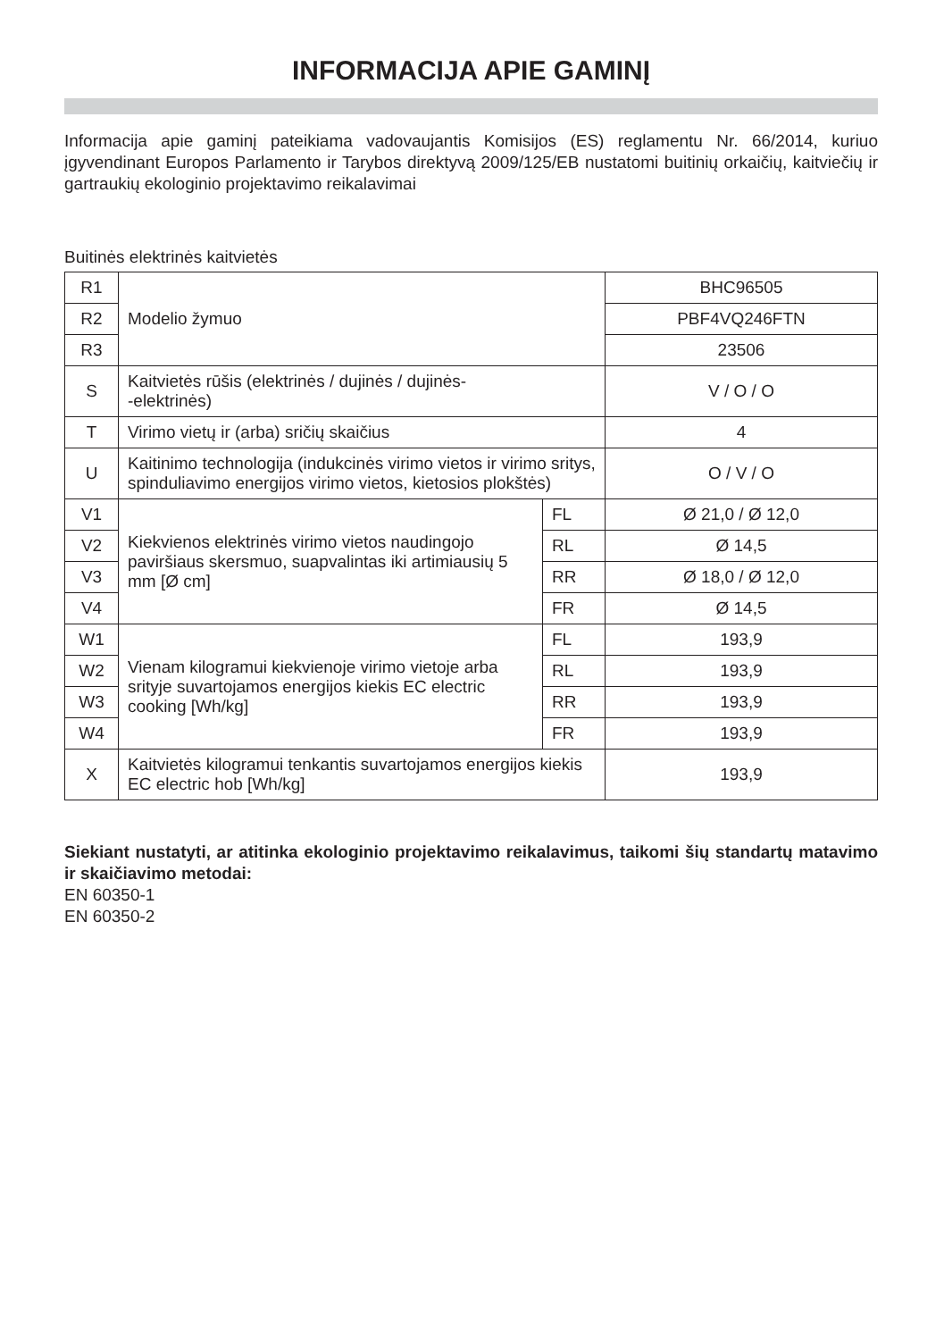INFORMACIJA APIE GAMINĮ
Informacija apie gaminį pateikiama vadovaujantis Komisijos (ES) reglamentu Nr. 66/2014, kuriuo įgyvendinant Europos Parlamento ir Tarybos direktyvą 2009/125/EB nustatomi buitinių orkaičių, kaitviečių ir gartraukių ekologinio projektavimo reikalavimai
Buitinės elektrinės kaitvietės
| R1 | Modelio žymuo | | BHC96505 |
| R2 | | | PBF4VQ246FTN |
| R3 | | | 23506 |
| S | Kaitvietės rūšis (elektrinės / dujinės / dujinės- -elektrinės) | | V / O / O |
| T | Virimo vietų ir (arba) sričių skaičius | | 4 |
| U | Kaitinimo technologija (indukcinės virimo vietos ir virimo sritys, spinduliavimo energijos virimo vietos, kietosios plokštės) | | O / V / O |
| V1 | Kiekvienos elektrinės virimo vietos naudingojo paviršiaus skersmuo, suapvalintas iki artimiausių 5 mm [Ø cm] | FL | Ø 21,0 / Ø 12,0 |
| V2 | | RL | Ø 14,5 |
| V3 | | RR | Ø 18,0 / Ø 12,0 |
| V4 | | FR | Ø 14,5 |
| W1 | Vienam kilogramui kiekvienoje virimo vietoje arba srityje suvartojamos energijos kiekis EC electric cooking [Wh/kg] | FL | 193,9 |
| W2 | | RL | 193,9 |
| W3 | | RR | 193,9 |
| W4 | | FR | 193,9 |
| X | Kaitvietės kilogramui tenkantis suvartojamos energijos kiekis EC electric hob [Wh/kg] | | 193,9 |
Siekiant nustatyti, ar atitinka ekologinio projektavimo reikalavimus, taikomi šių standartų matavimo ir skaičiavimo metodai:
EN 60350-1
EN 60350-2